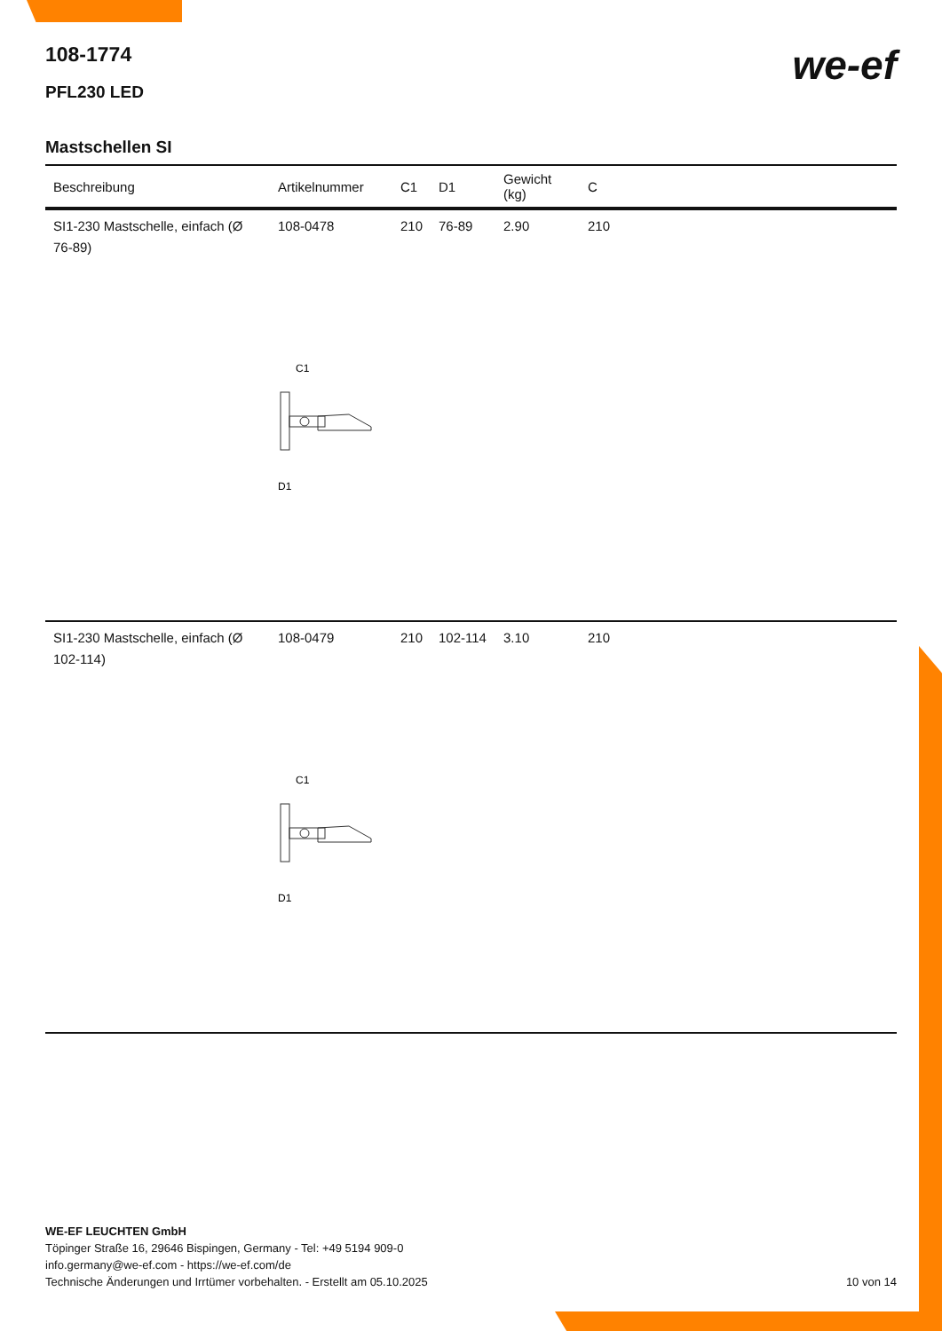108-1774
PFL230 LED
we-ef
Mastschellen SI
| Beschreibung | Artikelnummer | C1 | D1 | Gewicht (kg) | C |
| --- | --- | --- | --- | --- | --- |
| SI1-230 Mastschelle, einfach (Ø 76-89) | 108-0478 C1 D1 | 210 | 76-89 | 2.90 | 210 |
| SI1-230 Mastschelle, einfach (Ø 102-114) | 108-0479 C1 D1 | 210 | 102-114 | 3.10 | 210 |
WE-EF LEUCHTEN GmbH
Töpinger Straße 16, 29646 Bispingen, Germany - Tel: +49 5194 909-0
info.germany@we-ef.com - https://we-ef.com/de
Technische Änderungen und Irrtümer vorbehalten. - Erstellt am 05.10.2025 10 von 14